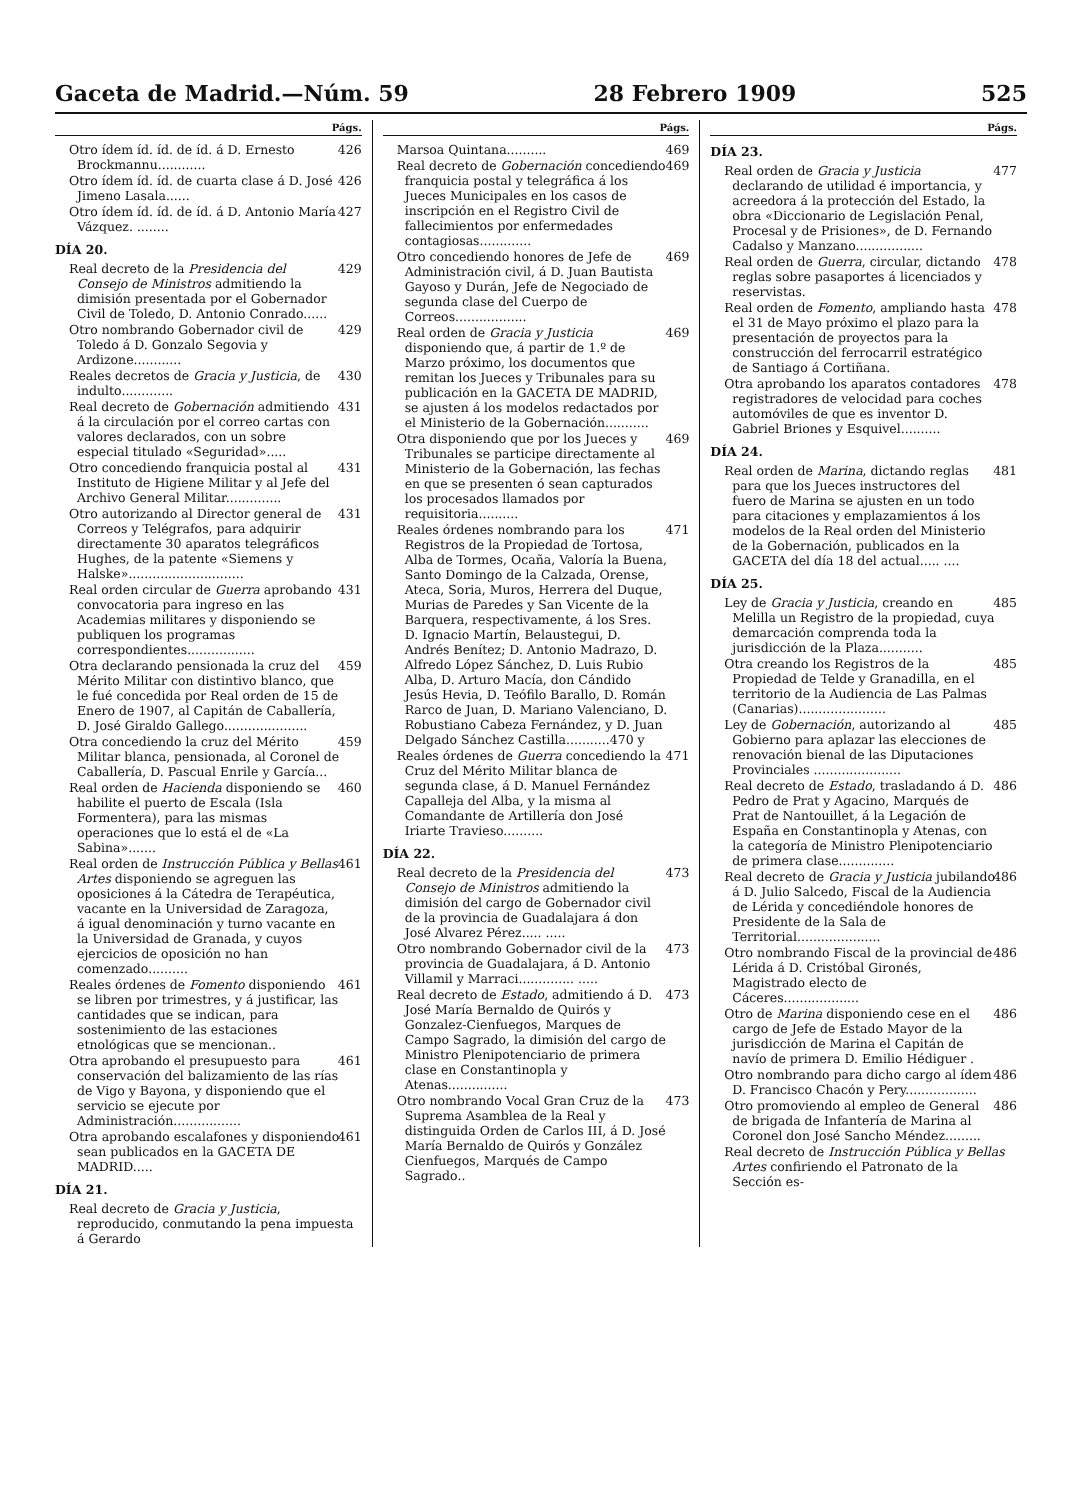Gaceta de Madrid.—Núm. 59 28 Febrero 1909 525
Págs.
Otro ídem íd. íd. de íd. á D. Ernesto Brockmannu............ 426
Otro ídem íd. íd. de cuarta clase á D. José Jimeno Lasala...... 426
Otro ídem íd. íd. de íd. á D. Antonio María Vázquez. ........ 427
DÍA 20.
Real decreto de la Presidencia del Consejo de Ministros admitiendo la dimisión presentada por el Gobernador Civil de Toledo, D. Antonio Conrado...... 429
Otro nombrando Gobernador civil de Toledo á D. Gonzalo Segovia y Ardizone............ 429
Reales decretos de Gracia y Justicia, de indulto............. 430
Real decreto de Gobernación admitiendo á la circulación por el correo cartas con valores declarados, con un sobre especial titulado «Seguridad»..... 431
Otro concediendo franquicia postal al Instituto de Higiene Militar y al Jefe del Archivo General Militar.............. 431
Otro autorizando al Director general de Correos y Telégrafos, para adquirir directamente 30 aparatos telegráficos Hughes, de la patente «Siemens y Halske»............................. 431
Real orden circular de Guerra aprobando convocatoria para ingreso en las Academias militares y disponiendo se publiquen los programas correspondientes................. 431
Otra declarando pensionada la cruz del Mérito Militar con distintivo blanco, que le fué concedida por Real orden de 15 de Enero de 1907, al Capitán de Caballería, D. José Giraldo Gallego..................... 459
Otra concediendo la cruz del Mérito Militar blanca, pensionada, al Coronel de Caballería, D. Pascual Enrile y García... 459
Real orden de Hacienda disponiendo se habilite el puerto de Escala (Isla Formentera), para las mismas operaciones que lo está el de «La Sabina»....... 460
Real orden de Instrucción Pública y Bellas Artes disponiendo se agreguen las oposiciones á la Cátedra de Terapéutica, vacante en la Universidad de Zaragoza, á igual denominación y turno vacante en la Universidad de Granada, y cuyos ejercicios de oposición no han comenzado.......... 461
Reales órdenes de Fomento disponiendo se libren por trimestres, y á justificar, las cantidades que se indican, para sostenimiento de las estaciones etnológicas que se mencionan.. 461
Otra aprobando el presupuesto para conservación del balizamiento de las rías de Vigo y Bayona, y disponiendo que el servicio se ejecute por Administración................. 461
Otra aprobando escalafones y disponiendo sean publicados en la GACETA DE MADRID..... 461
DÍA 21.
Real decreto de Gracia y Justicia, reproducido, conmutando la pena impuesta á Gerardo
Págs.
Marsoa Quintana.......... 469
Real decreto de Gobernación concediendo franquicia postal y telegráfica á los Jueces Municipales en los casos de inscripción en el Registro Civil de fallecimientos por enfermedades contagiosas............. 469
Otro concediendo honores de Jefe de Administración civil, á D. Juan Bautista Gayoso y Durán, Jefe de Negociado de segunda clase del Cuerpo de Correos.................. 469
Real orden de Gracia y Justicia disponiendo que, á partir de 1.º de Marzo próximo, los documentos que remitan los Jueces y Tribunales para su publicación en la GACETA DE MADRID, se ajusten á los modelos redactados por el Ministerio de la Gobernación........... 469
Otra disponiendo que por los Jueces y Tribunales se participe directamente al Ministerio de la Gobernación, las fechas en que se presenten ó sean capturados los procesados llamados por requisitoria.......... 469
Reales órdenes nombrando para los Registros de la Propiedad de Tortosa, Alba de Tormes, Ocaña, Valoría la Buena, Santo Domingo de la Calzada, Orense, Ateca, Soria, Muros, Herrera del Duque, Murias de Paredes y San Vicente de la Barquera, respectivamente, á los Sres. D. Ignacio Martín, Belaustegui, D. Andrés Benítez; D. Antonio Madrazo, D. Alfredo López Sánchez, D. Luis Rubio Alba, D. Arturo Macía, don Cándido Jesús Hevia, D. Teófilo Barallo, D. Román Rarco de Juan, D. Mariano Valenciano, D. Robustiano Cabeza Fernández, y D. Juan Delgado Sánchez Castilla...........470 y 471
Reales órdenes de Guerra concediendo la Cruz del Mérito Militar blanca de segunda clase, á D. Manuel Fernández Capalleja del Alba, y la misma al Comandante de Artillería don José Iriarte Travieso.......... 471
DÍA 22.
Real decreto de la Presidencia del Consejo de Ministros admitiendo la dimisión del cargo de Gobernador civil de la provincia de Guadalajara á don José Alvarez Pérez..... ..... 473
Otro nombrando Gobernador civil de la provincia de Guadalajara, á D. Antonio Villamil y Marraci.............. ..... 473
Real decreto de Estado, admitiendo á D. José María Bernaldo de Quirós y Gonzalez-Cienfuegos, Marques de Campo Sagrado, la dimisión del cargo de Ministro Plenipotenciario de primera clase en Constantinopla y Atenas............... 473
Otro nombrando Vocal Gran Cruz de la Suprema Asamblea de la Real y distinguida Orden de Carlos III, á D. José María Bernaldo de Quirós y González Cienfuegos, Marqués de Campo Sagrado.. 473
Págs.
DÍA 23.
Real orden de Gracia y Justicia declarando de utilidad é importancia, y acreedora á la protección del Estado, la obra «Diccionario de Legislación Penal, Procesal y de Prisiones», de D. Fernando Cadalso y Manzano................. 477
Real orden de Guerra, circular, dictando reglas sobre pasaportes á licenciados y reservistas. 478
Real orden de Fomento, ampliando hasta el 31 de Mayo próximo el plazo para la presentación de proyectos para la construcción del ferrocarril estratégico de Santiago á Cortiñana. 478
Otra aprobando los aparatos contadores registradores de velocidad para coches automóviles de que es inventor D. Gabriel Briones y Esquivel.......... 478
DÍA 24.
Real orden de Marina, dictando reglas para que los Jueces instructores del fuero de Marina se ajusten en un todo para citaciones y emplazamientos á los modelos de la Real orden del Ministerio de la Gobernación, publicados en la GACETA del día 18 del actual..... .... 481
DÍA 25.
Ley de Gracia y Justicia, creando en Melilla un Registro de la propiedad, cuya demarcación comprenda toda la jurisdicción de la Plaza........... 485
Otra creando los Registros de la Propiedad de Telde y Granadilla, en el territorio de la Audiencia de Las Palmas (Canarias)...................... 485
Ley de Gobernación, autorizando al Gobierno para aplazar las elecciones de renovación bienal de las Diputaciones Provinciales ...................... 485
Real decreto de Estado, trasladando á D. Pedro de Prat y Agacino, Marqués de Prat de Nantouillet, á la Legación de España en Constantinopla y Atenas, con la categoría de Ministro Plenipotenciario de primera clase.............. 486
Real decreto de Gracia y Justicia jubilando á D. Julio Salcedo, Fiscal de la Audiencia de Lérida y concediéndole honores de Presidente de la Sala de Territorial..................... 486
Otro nombrando Fiscal de la provincial de Lérida á D. Cristóbal Gironés, Magistrado electo de Cáceres................... 486
Otro de Marina disponiendo cese en el cargo de Jefe de Estado Mayor de la jurisdicción de Marina el Capitán de navío de primera D. Emilio Hédiguer . 486
Otro nombrando para dicho cargo al ídem D. Francisco Chacón y Pery.................. 486
Otro promoviendo al empleo de General de brigada de Infantería de Marina al Coronel don José Sancho Méndez......... 486
Real decreto de Instrucción Pública y Bellas Artes confiriendo el Patronato de la Sección es-